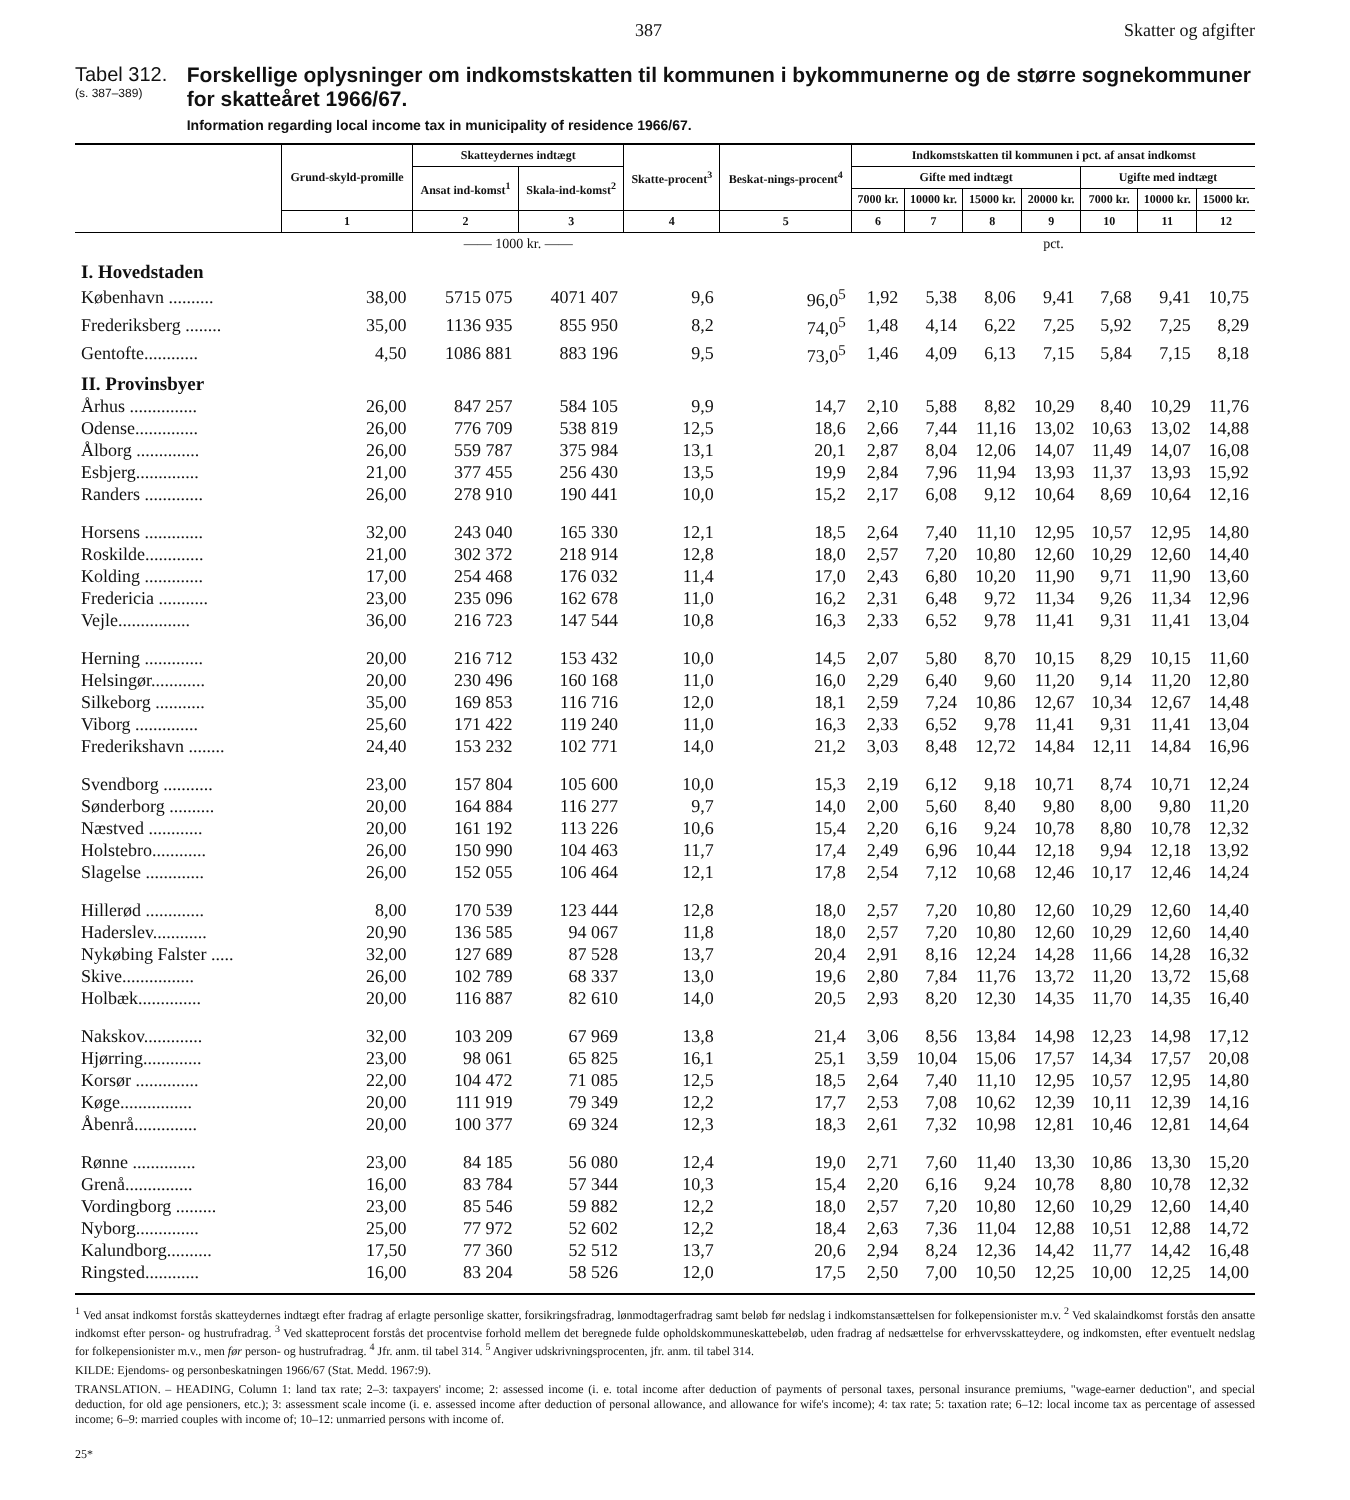387 Skatter og afgifter
Tabel 312.
(s. 387–389)
Forskellige oplysninger om indkomstskatten til kommunen i bykommunerne og de større sognekommuner for skatteåret 1966/67.
Information regarding local income tax in municipality of residence 1966/67.
| | Grund-skyld-promille | Skatteydernes indtægt | | Skatte-procent<sup>3</sup> | Beskat-nings-procent<sup>4</sup> | Indkomstskatten til kommunen i pct. af ansat indkomst | | | | | | |
| --- | --- | --- | --- | --- | --- | --- | --- | --- | --- | --- | --- | --- |
| | | Ansat ind-komst<sup>1</sup> | Skala-ind-komst<sup>2</sup> | | | Gifte med indtægt | | | | Ugifte med indtægt | | |
| | | | | | | 7000 kr. | 10000 kr. | 15000 kr. | 20000 kr. | 7000 kr. | 10000 kr. | 15000 kr. |
| | 1 | 2 | 3 | 4 | 5 | 6 | 7 | 8 | 9 | 10 | 11 | 12 |
| | | —— 1000 kr. —— | | | | pct. | | | | | | |
| I. Hovedstaden | | | | | | | | | | | | |
| København .......... | 38,00 | 5715 075 | 4071 407 | 9,6 | 96,0<sup>5</sup> | 1,92 | 5,38 | 8,06 | 9,41 | 7,68 | 9,41 | 10,75 |
| Frederiksberg ........ | 35,00 | 1136 935 | 855 950 | 8,2 | 74,0<sup>5</sup> | 1,48 | 4,14 | 6,22 | 7,25 | 5,92 | 7,25 | 8,29 |
| Gentofte............ | 4,50 | 1086 881 | 883 196 | 9,5 | 73,0<sup>5</sup> | 1,46 | 4,09 | 6,13 | 7,15 | 5,84 | 7,15 | 8,18 |
| II. Provinsbyer | | | | | | | | | | | | |
| Århus ............... | 26,00 | 847 257 | 584 105 | 9,9 | 14,7 | 2,10 | 5,88 | 8,82 | 10,29 | 8,40 | 10,29 | 11,76 |
| Odense.............. | 26,00 | 776 709 | 538 819 | 12,5 | 18,6 | 2,66 | 7,44 | 11,16 | 13,02 | 10,63 | 13,02 | 14,88 |
| Ålborg .............. | 26,00 | 559 787 | 375 984 | 13,1 | 20,1 | 2,87 | 8,04 | 12,06 | 14,07 | 11,49 | 14,07 | 16,08 |
| Esbjerg.............. | 21,00 | 377 455 | 256 430 | 13,5 | 19,9 | 2,84 | 7,96 | 11,94 | 13,93 | 11,37 | 13,93 | 15,92 |
| Randers ............. | 26,00 | 278 910 | 190 441 | 10,0 | 15,2 | 2,17 | 6,08 | 9,12 | 10,64 | 8,69 | 10,64 | 12,16 |
| Horsens ............. | 32,00 | 243 040 | 165 330 | 12,1 | 18,5 | 2,64 | 7,40 | 11,10 | 12,95 | 10,57 | 12,95 | 14,80 |
| Roskilde............. | 21,00 | 302 372 | 218 914 | 12,8 | 18,0 | 2,57 | 7,20 | 10,80 | 12,60 | 10,29 | 12,60 | 14,40 |
| Kolding ............. | 17,00 | 254 468 | 176 032 | 11,4 | 17,0 | 2,43 | 6,80 | 10,20 | 11,90 | 9,71 | 11,90 | 13,60 |
| Fredericia ........... | 23,00 | 235 096 | 162 678 | 11,0 | 16,2 | 2,31 | 6,48 | 9,72 | 11,34 | 9,26 | 11,34 | 12,96 |
| Vejle................ | 36,00 | 216 723 | 147 544 | 10,8 | 16,3 | 2,33 | 6,52 | 9,78 | 11,41 | 9,31 | 11,41 | 13,04 |
| Herning ............. | 20,00 | 216 712 | 153 432 | 10,0 | 14,5 | 2,07 | 5,80 | 8,70 | 10,15 | 8,29 | 10,15 | 11,60 |
| Helsingør............ | 20,00 | 230 496 | 160 168 | 11,0 | 16,0 | 2,29 | 6,40 | 9,60 | 11,20 | 9,14 | 11,20 | 12,80 |
| Silkeborg ........... | 35,00 | 169 853 | 116 716 | 12,0 | 18,1 | 2,59 | 7,24 | 10,86 | 12,67 | 10,34 | 12,67 | 14,48 |
| Viborg .............. | 25,60 | 171 422 | 119 240 | 11,0 | 16,3 | 2,33 | 6,52 | 9,78 | 11,41 | 9,31 | 11,41 | 13,04 |
| Frederikshavn ........ | 24,40 | 153 232 | 102 771 | 14,0 | 21,2 | 3,03 | 8,48 | 12,72 | 14,84 | 12,11 | 14,84 | 16,96 |
| Svendborg ........... | 23,00 | 157 804 | 105 600 | 10,0 | 15,3 | 2,19 | 6,12 | 9,18 | 10,71 | 8,74 | 10,71 | 12,24 |
| Sønderborg .......... | 20,00 | 164 884 | 116 277 | 9,7 | 14,0 | 2,00 | 5,60 | 8,40 | 9,80 | 8,00 | 9,80 | 11,20 |
| Næstved ............ | 20,00 | 161 192 | 113 226 | 10,6 | 15,4 | 2,20 | 6,16 | 9,24 | 10,78 | 8,80 | 10,78 | 12,32 |
| Holstebro............ | 26,00 | 150 990 | 104 463 | 11,7 | 17,4 | 2,49 | 6,96 | 10,44 | 12,18 | 9,94 | 12,18 | 13,92 |
| Slagelse ............. | 26,00 | 152 055 | 106 464 | 12,1 | 17,8 | 2,54 | 7,12 | 10,68 | 12,46 | 10,17 | 12,46 | 14,24 |
| Hillerød ............. | 8,00 | 170 539 | 123 444 | 12,8 | 18,0 | 2,57 | 7,20 | 10,80 | 12,60 | 10,29 | 12,60 | 14,40 |
| Haderslev............ | 20,90 | 136 585 | 94 067 | 11,8 | 18,0 | 2,57 | 7,20 | 10,80 | 12,60 | 10,29 | 12,60 | 14,40 |
| Nykøbing Falster ..... | 32,00 | 127 689 | 87 528 | 13,7 | 20,4 | 2,91 | 8,16 | 12,24 | 14,28 | 11,66 | 14,28 | 16,32 |
| Skive................ | 26,00 | 102 789 | 68 337 | 13,0 | 19,6 | 2,80 | 7,84 | 11,76 | 13,72 | 11,20 | 13,72 | 15,68 |
| Holbæk.............. | 20,00 | 116 887 | 82 610 | 14,0 | 20,5 | 2,93 | 8,20 | 12,30 | 14,35 | 11,70 | 14,35 | 16,40 |
| Nakskov............. | 32,00 | 103 209 | 67 969 | 13,8 | 21,4 | 3,06 | 8,56 | 13,84 | 14,98 | 12,23 | 14,98 | 17,12 |
| Hjørring............. | 23,00 | 98 061 | 65 825 | 16,1 | 25,1 | 3,59 | 10,04 | 15,06 | 17,57 | 14,34 | 17,57 | 20,08 |
| Korsør .............. | 22,00 | 104 472 | 71 085 | 12,5 | 18,5 | 2,64 | 7,40 | 11,10 | 12,95 | 10,57 | 12,95 | 14,80 |
| Køge................ | 20,00 | 111 919 | 79 349 | 12,2 | 17,7 | 2,53 | 7,08 | 10,62 | 12,39 | 10,11 | 12,39 | 14,16 |
| Åbenrå.............. | 20,00 | 100 377 | 69 324 | 12,3 | 18,3 | 2,61 | 7,32 | 10,98 | 12,81 | 10,46 | 12,81 | 14,64 |
| Rønne .............. | 23,00 | 84 185 | 56 080 | 12,4 | 19,0 | 2,71 | 7,60 | 11,40 | 13,30 | 10,86 | 13,30 | 15,20 |
| Grenå............... | 16,00 | 83 784 | 57 344 | 10,3 | 15,4 | 2,20 | 6,16 | 9,24 | 10,78 | 8,80 | 10,78 | 12,32 |
| Vordingborg ......... | 23,00 | 85 546 | 59 882 | 12,2 | 18,0 | 2,57 | 7,20 | 10,80 | 12,60 | 10,29 | 12,60 | 14,40 |
| Nyborg.............. | 25,00 | 77 972 | 52 602 | 12,2 | 18,4 | 2,63 | 7,36 | 11,04 | 12,88 | 10,51 | 12,88 | 14,72 |
| Kalundborg.......... | 17,50 | 77 360 | 52 512 | 13,7 | 20,6 | 2,94 | 8,24 | 12,36 | 14,42 | 11,77 | 14,42 | 16,48 |
| Ringsted............ | 16,00 | 83 204 | 58 526 | 12,0 | 17,5 | 2,50 | 7,00 | 10,50 | 12,25 | 10,00 | 12,25 | 14,00 |
<sup>1</sup> Ved ansat indkomst forstås skatteydernes indtægt efter fradrag af erlagte personlige skatter, forsikringsfradrag, lønmodtagerfradrag samt beløb før nedslag i indkomstansættelsen for folkepensionister m.v. <sup>2</sup> Ved skalaindkomst forstås den ansatte indkomst efter person- og hustrufradrag. <sup>3</sup> Ved skatteprocent forstås det procentvise forhold mellem det beregnede fulde opholdskommuneskattebeløb, uden fradrag af nedsættelse for erhvervsskatteydere, og indkomsten, efter eventuelt nedslag for folkepensionister m.v., men før person- og hustrufradrag. <sup>4</sup> Jfr. anm. til tabel 314. <sup>5</sup> Angiver udskrivningsprocenten, jfr. anm. til tabel 314.
KILDE: Ejendoms- og personbeskatningen 1966/67 (Stat. Medd. 1967:9).
TRANSLATION. – HEADING, Column 1: land tax rate; 2–3: taxpayers' income; 2: assessed income (i. e. total income after deduction of payments of personal taxes, personal insurance premiums, "wage-earner deduction", and special deduction, for old age pensioners, etc.); 3: assessment scale income (i. e. assessed income after deduction of personal allowance, and allowance for wife's income); 4: tax rate; 5: taxation rate; 6–12: local income tax as percentage of assessed income; 6–9: married couples with income of; 10–12: unmarried persons with income of.
25*